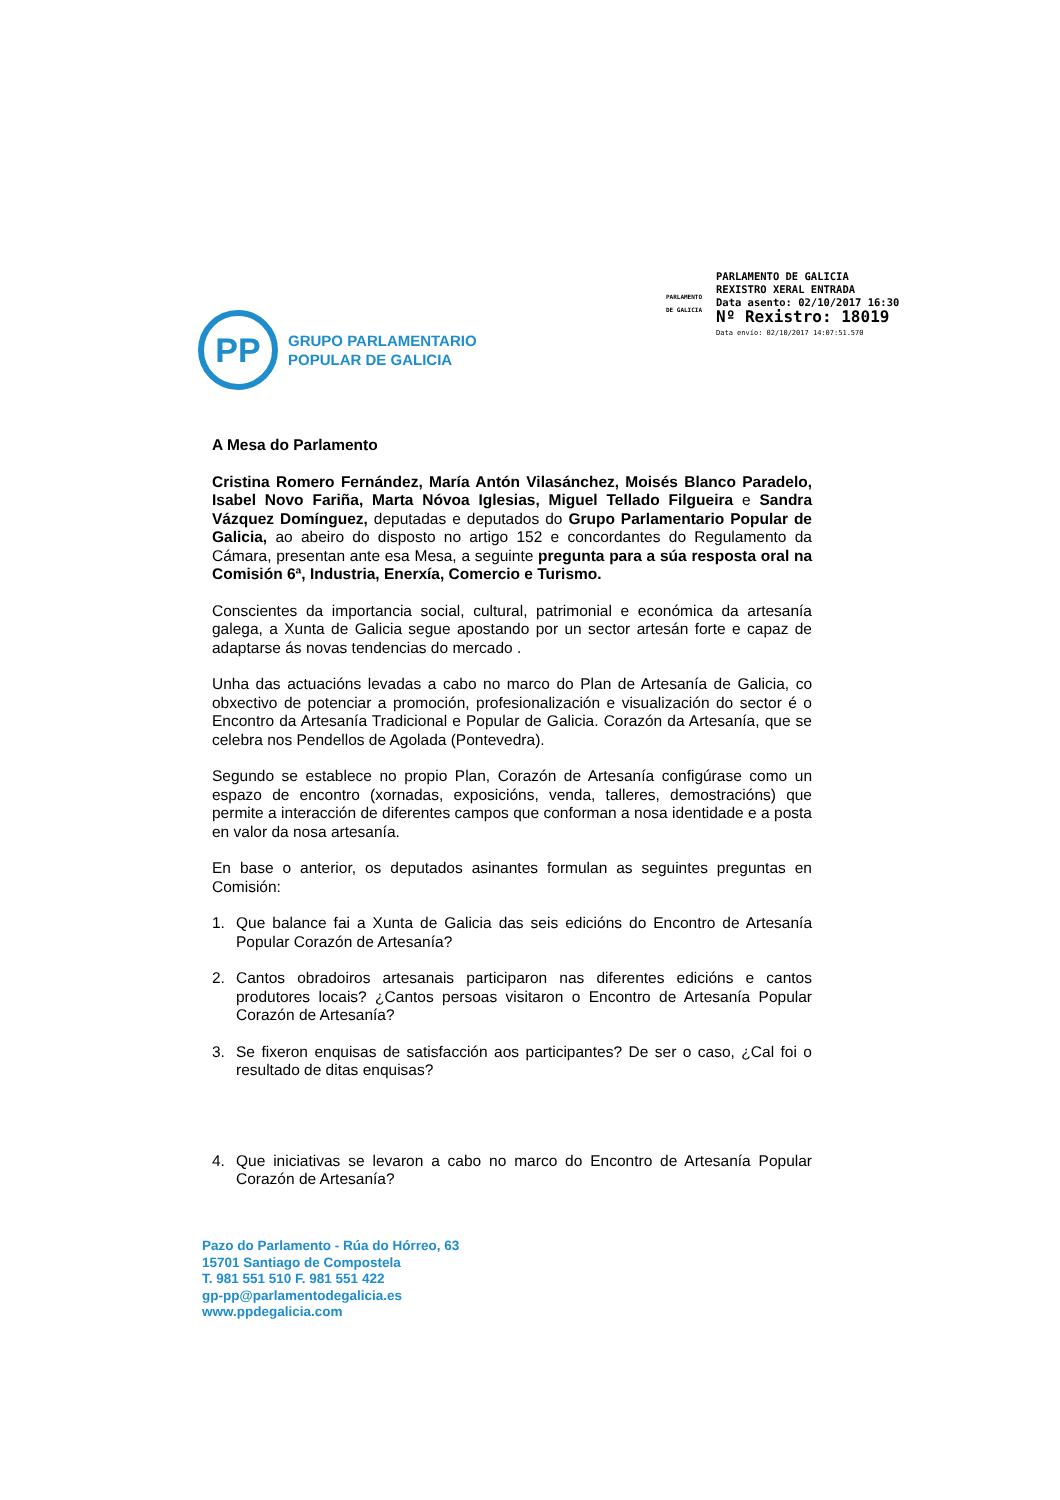PARLAMENTO
DE GALICIA
PARLAMENTO DE GALICIA
REXISTRO XERAL ENTRADA
Data asento: 02/10/2017 16:30
Nº Rexistro: 18019
Data envío: 02/10/2017 14:07:51.570
PP
GRUPO PARLAMENTARIO
POPULAR DE GALICIA
A Mesa do Parlamento
Cristina Romero Fernández, María Antón Vilasánchez, Moisés Blanco Paradelo, Isabel Novo Fariña, Marta Nóvoa Iglesias, Miguel Tellado Filgueira e Sandra Vázquez Domínguez, deputadas e deputados do Grupo Parlamentario Popular de Galicia, ao abeiro do disposto no artigo 152 e concordantes do Regulamento da Cámara, presentan ante esa Mesa, a seguinte pregunta para a súa resposta oral na Comisión 6ª, Industria, Enerxía, Comercio e Turismo.
Conscientes da importancia social, cultural, patrimonial e económica da artesanía galega, a Xunta de Galicia segue apostando por un sector artesán forte e capaz de adaptarse ás novas tendencias do mercado .
Unha das actuacións levadas a cabo no marco do Plan de Artesanía de Galicia, co obxectivo de potenciar a promoción, profesionalización e visualización do sector é o Encontro da Artesanía Tradicional e Popular de Galicia. Corazón da Artesanía, que se celebra nos Pendellos de Agolada (Pontevedra).
Segundo se establece no propio Plan, Corazón de Artesanía configúrase como un espazo de encontro (xornadas, exposicións, venda, talleres, demostracións) que permite a interacción de diferentes campos que conforman a nosa identidade e a posta en valor da nosa artesanía.
En base o anterior, os deputados asinantes formulan as seguintes preguntas en Comisión:
1. Que balance fai a Xunta de Galicia das seis edicións do Encontro de Artesanía Popular Corazón de Artesanía?
2. Cantos obradoiros artesanais participaron nas diferentes edicións e cantos produtores locais? ¿Cantos persoas visitaron o Encontro de Artesanía Popular Corazón de Artesanía?
3. Se fixeron enquisas de satisfacción aos participantes? De ser o caso, ¿Cal foi o resultado de ditas enquisas?
4. Que iniciativas se levaron a cabo no marco do Encontro de Artesanía Popular Corazón de Artesanía?
Pazo do Parlamento - Rúa do Hórreo, 63
15701 Santiago de Compostela
T. 981 551 510 F. 981 551 422
gp-pp@parlamentodegalicia.es
www.ppdegalicia.com